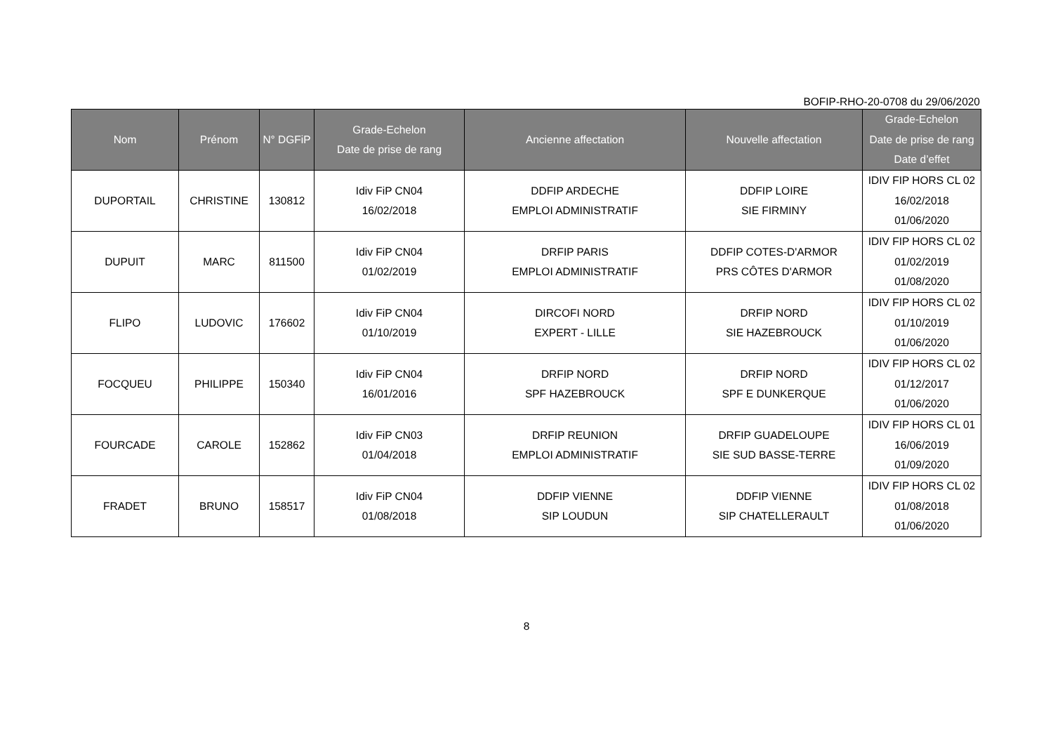BOFIP-RHO-20-0708 du 29/06/2020
| Nom | Prénom | N° DGFiP | Grade-Echelon Date de prise de rang | Ancienne affectation | Nouvelle affectation | Grade-Echelon Date de prise de rang Date d’effet |
| --- | --- | --- | --- | --- | --- | --- |
| DUPORTAIL | CHRISTINE | 130812 | Idiv FiP CN04 16/02/2018 | DDFIP ARDECHE EMPLOI ADMINISTRATIF | DDFIP LOIRE SIE FIRMINY | IDIV FIP HORS CL 02 16/02/2018 01/06/2020 |
| DUPUIT | MARC | 811500 | Idiv FiP CN04 01/02/2019 | DRFIP PARIS EMPLOI ADMINISTRATIF | DDFIP COTES-D'ARMOR PRS CÔTES D'ARMOR | IDIV FIP HORS CL 02 01/02/2019 01/08/2020 |
| FLIPO | LUDOVIC | 176602 | Idiv FiP CN04 01/10/2019 | DIRCOFI NORD EXPERT - LILLE | DRFIP NORD SIE HAZEBROUCK | IDIV FIP HORS CL 02 01/10/2019 01/06/2020 |
| FOCQUEU | PHILIPPE | 150340 | Idiv FiP CN04 16/01/2016 | DRFIP NORD SPF HAZEBROUCK | DRFIP NORD SPF E DUNKERQUE | IDIV FIP HORS CL 02 01/12/2017 01/06/2020 |
| FOURCADE | CAROLE | 152862 | Idiv FiP CN03 01/04/2018 | DRFIP REUNION EMPLOI ADMINISTRATIF | DRFIP GUADELOUPE SIE SUD BASSE-TERRE | IDIV FIP HORS CL 01 16/06/2019 01/09/2020 |
| FRADET | BRUNO | 158517 | Idiv FiP CN04 01/08/2018 | DDFIP VIENNE SIP LOUDUN | DDFIP VIENNE SIP CHATELLERAULT | IDIV FIP HORS CL 02 01/08/2018 01/06/2020 |
8